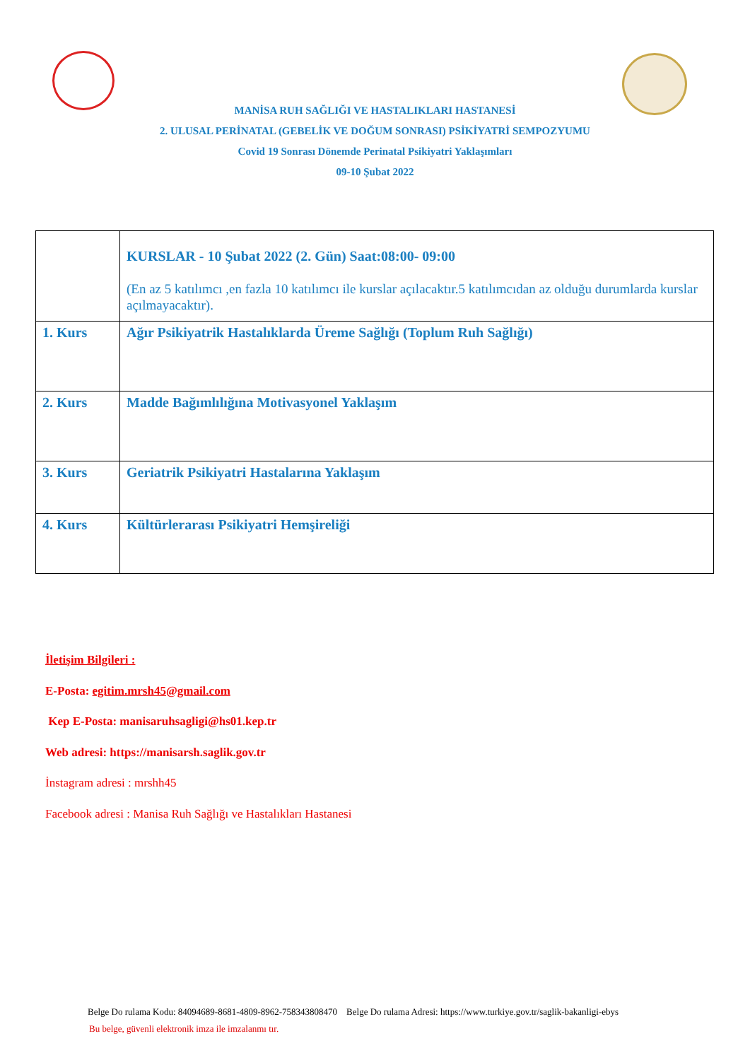MANİSA RUH SAĞLIĞI VE HASTALIKLARI HASTANESİ
2. ULUSAL PERİNATAL (GEBELİK VE DOĞUM SONRASI) PSİKİYATRİ SEMPOZYUMU
Covid 19 Sonrası Dönemde Perinatal Psikiyatri Yaklaşımları
09-10 Şubat 2022
| | KURSLAR - 10 Şubat 2022 (2. Gün) Saat:08:00- 09:00 (En az 5 katılımcı ,en fazla 10 katılımcı ile kurslar açılacaktır.5 katılımcıdan az olduğu durumlarda kurslar açılmayacaktır). |
| 1. Kurs | Ağır Psikiyatrik Hastalıklarda Üreme Sağlığı (Toplum Ruh Sağlığı) |
| 2. Kurs | Madde Bağımlılığına Motivasyonel Yaklaşım |
| 3. Kurs | Geriatrik Psikiyatri Hastalarına Yaklaşım |
| 4. Kurs | Kültürlerarası Psikiyatri Hemşireliği |
İletişim Bilgileri :
E-Posta: egitim.mrsh45@gmail.com
Kep E-Posta: manisaruhsagligi@hs01.kep.tr
Web adresi: https://manisarsh.saglik.gov.tr
İnstagram adresi : mrshh45
Facebook adresi : Manisa Ruh Sağlığı ve Hastalıkları Hastanesi
Belge Do rulama Kodu: 84094689-8681-4809-8962-758343808470 Belge Do rulama Adresi: https://www.turkiye.gov.tr/saglik-bakanligi-ebys
Bu belge, güvenli elektronik imza ile imzalanmı tır.